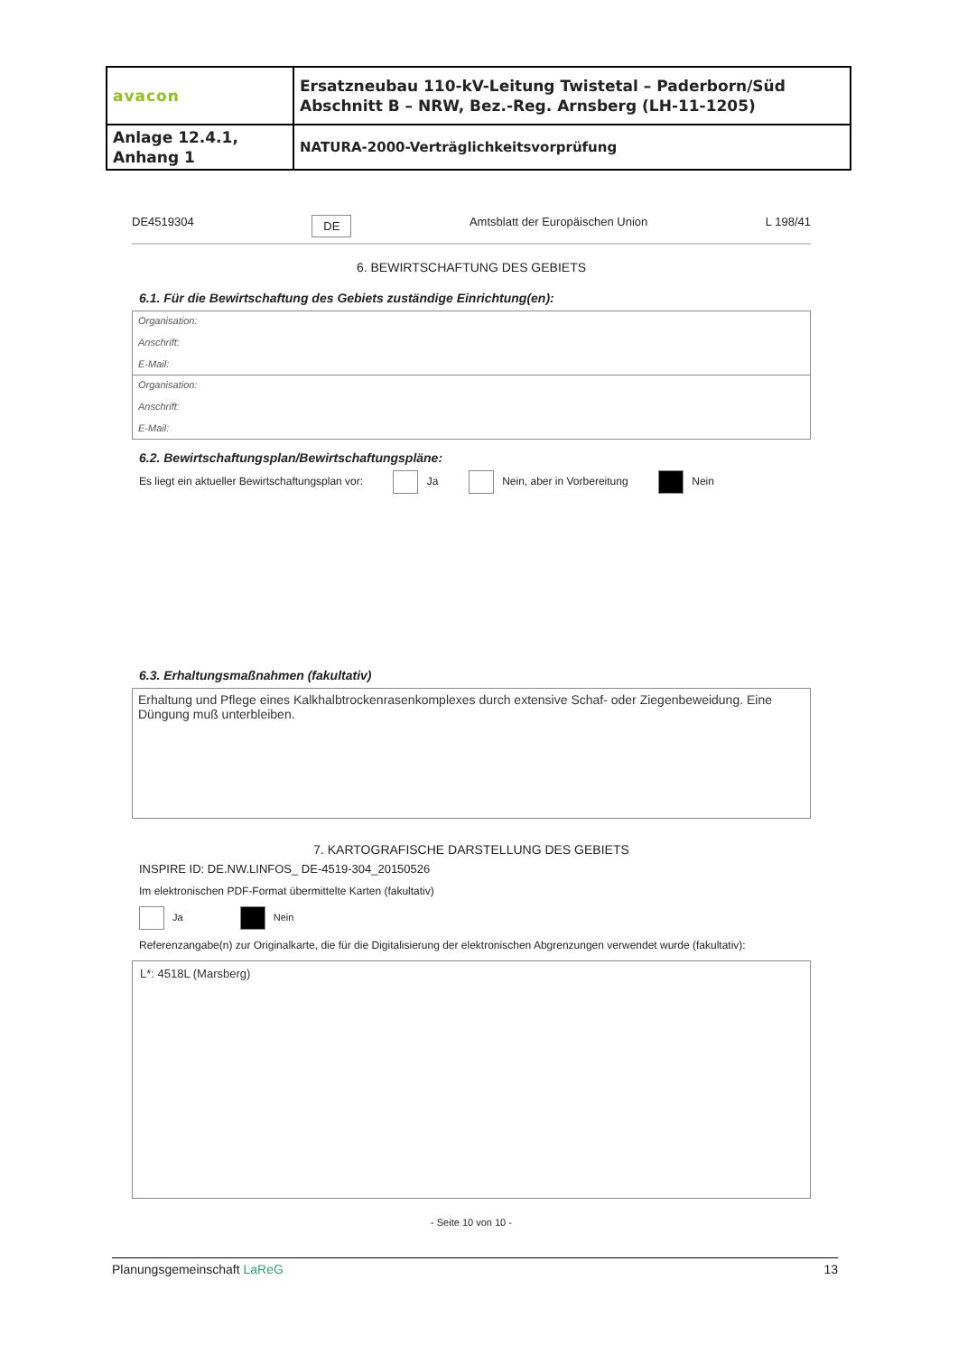| avacon | Ersatzneubau 110-kV-Leitung Twistetal – Paderborn/Süd Abschnitt B – NRW, Bez.-Reg. Arnsberg (LH-11-1205) |
| Anlage 12.4.1, Anhang 1 | NATURA-2000-Verträglichkeitsvorprüfung |
DE4519304 DE Amtsblatt der Europäischen Union L 198/41
6. BEWIRTSCHAFTUNG DES GEBIETS
6.1. Für die Bewirtschaftung des Gebiets zuständige Einrichtung(en):
Organisation:
Anschrift:
E-Mail:
Organisation:
Anschrift:
E-Mail:
6.2. Bewirtschaftungsplan/Bewirtschaftungspläne:
Es liegt ein aktueller Bewirtschaftungsplan vor: Ja Nein, aber in Vorbereitung Nein
6.3. Erhaltungsmaßnahmen (fakultativ)
Erhaltung und Pflege eines Kalkhalbtrockenrasenkomplexes durch extensive Schaf- oder Ziegenbeweidung. Eine Düngung muß unterbleiben.
7. KARTOGRAFISCHE DARSTELLUNG DES GEBIETS
INSPIRE ID: DE.NW.LINFOS_ DE-4519-304_20150526
Im elektronischen PDF-Format übermittelte Karten (fakultativ)
Ja Nein
Referenzangabe(n) zur Originalkarte, die für die Digitalisierung der elektronischen Abgrenzungen verwendet wurde (fakultativ):
L*: 4518L (Marsberg)
- Seite 10 von 10 -
Planungsgemeinschaft LaReG 13